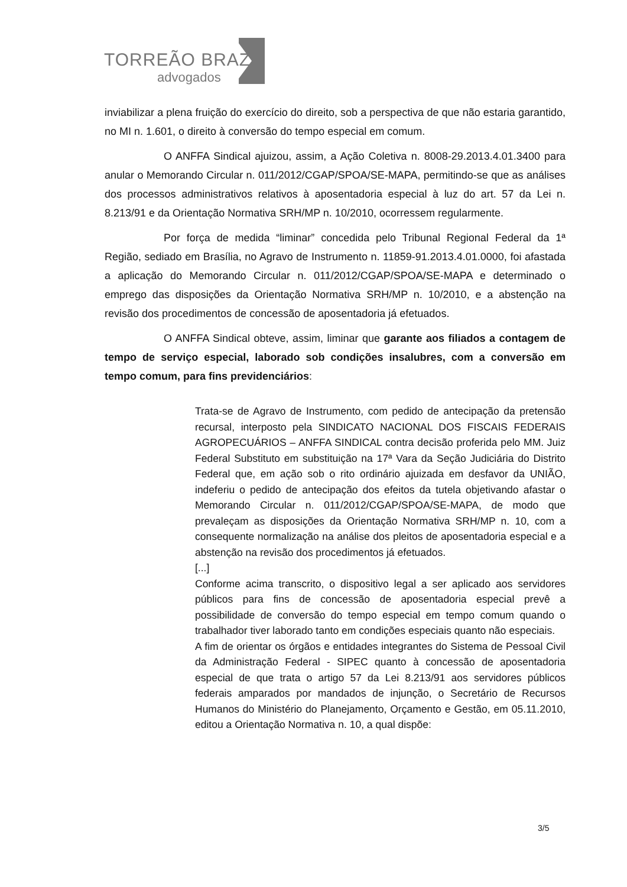TORREÃO BRAZ
advogados
inviabilizar a plena fruição do exercício do direito, sob a perspectiva de que não estaria garantido, no MI n. 1.601, o direito à conversão do tempo especial em comum.
O ANFFA Sindical ajuizou, assim, a Ação Coletiva n. 8008-29.2013.4.01.3400 para anular o Memorando Circular n. 011/2012/CGAP/SPOA/SE-MAPA, permitindo-se que as análises dos processos administrativos relativos à aposentadoria especial à luz do art. 57 da Lei n. 8.213/91 e da Orientação Normativa SRH/MP n. 10/2010, ocorressem regularmente.
Por força de medida “liminar” concedida pelo Tribunal Regional Federal da 1ª Região, sediado em Brasília, no Agravo de Instrumento n. 11859-91.2013.4.01.0000, foi afastada a aplicação do Memorando Circular n. 011/2012/CGAP/SPOA/SE-MAPA e determinado o emprego das disposições da Orientação Normativa SRH/MP n. 10/2010, e a abstenção na revisão dos procedimentos de concessão de aposentadoria já efetuados.
O ANFFA Sindical obteve, assim, liminar que garante aos filiados a contagem de tempo de serviço especial, laborado sob condições insalubres, com a conversão em tempo comum, para fins previdenciários:
Trata-se de Agravo de Instrumento, com pedido de antecipação da pretensão recursal, interposto pela SINDICATO NACIONAL DOS FISCAIS FEDERAIS AGROPECUÁRIOS – ANFFA SINDICAL contra decisão proferida pelo MM. Juiz Federal Substituto em substituição na 17ª Vara da Seção Judiciária do Distrito Federal que, em ação sob o rito ordinário ajuizada em desfavor da UNIÃO, indeferiu o pedido de antecipação dos efeitos da tutela objetivando afastar o Memorando Circular n. 011/2012/CGAP/SPOA/SE-MAPA, de modo que prevaleçam as disposições da Orientação Normativa SRH/MP n. 10, com a consequente normalização na análise dos pleitos de aposentadoria especial e a abstenção na revisão dos procedimentos já efetuados.
[...]
Conforme acima transcrito, o dispositivo legal a ser aplicado aos servidores públicos para fins de concessão de aposentadoria especial prevê a possibilidade de conversão do tempo especial em tempo comum quando o trabalhador tiver laborado tanto em condições especiais quanto não especiais.
A fim de orientar os órgãos e entidades integrantes do Sistema de Pessoal Civil da Administração Federal - SIPEC quanto à concessão de aposentadoria especial de que trata o artigo 57 da Lei 8.213/91 aos servidores públicos federais amparados por mandados de injunção, o Secretário de Recursos Humanos do Ministério do Planejamento, Orçamento e Gestão, em 05.11.2010, editou a Orientação Normativa n. 10, a qual dispõe:
3/5